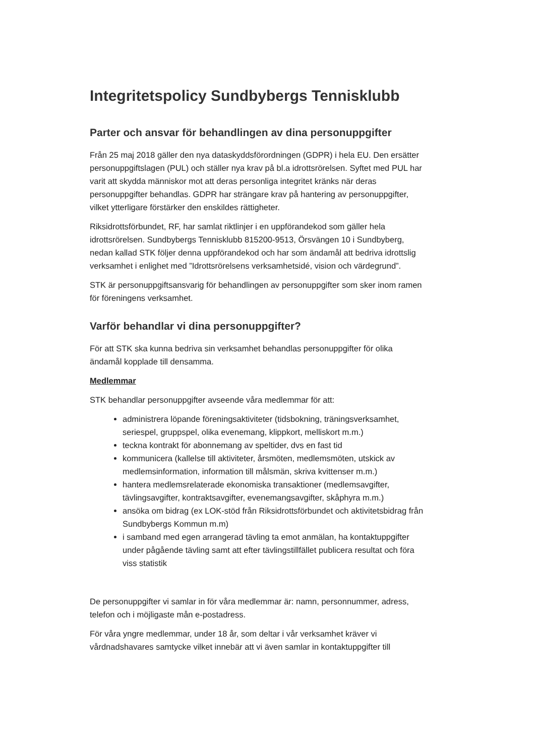Integritetspolicy Sundbybergs Tennisklubb
Parter och ansvar för behandlingen av dina personuppgifter
Från 25 maj 2018 gäller den nya dataskyddsförordningen (GDPR) i hela EU. Den ersätter personuppgiftslagen (PUL) och ställer nya krav på bl.a idrottsrörelsen. Syftet med PUL har varit att skydda människor mot att deras personliga integritet kränks när deras personuppgifter behandlas. GDPR har strängare krav på hantering av personuppgifter, vilket ytterligare förstärker den enskildes rättigheter.
Riksidrottsförbundet, RF, har samlat riktlinjer i en uppförandekod som gäller hela idrottsrörelsen. Sundbybergs Tennisklubb 815200-9513, Örsvängen 10 i Sundbyberg, nedan kallad STK följer denna uppförandekod och har som ändamål att bedriva idrottslig verksamhet i enlighet med ”Idrottsrörelsens verksamhetsidé, vision och värdegrund”.
STK är personuppgiftsansvarig för behandlingen av personuppgifter som sker inom ramen för föreningens verksamhet.
Varför behandlar vi dina personuppgifter?
För att STK ska kunna bedriva sin verksamhet behandlas personuppgifter för olika ändamål kopplade till densamma.
Medlemmar
STK behandlar personuppgifter avseende våra medlemmar för att:
administrera löpande föreningsaktiviteter (tidsbokning, träningsverksamhet, seriespel, gruppspel, olika evenemang, klippkort, melliskort m.m.)
teckna kontrakt för abonnemang av speltider, dvs en fast tid
kommunicera (kallelse till aktiviteter, årsmöten, medlemsmöten, utskick av medlemsinformation, information till målsmän, skriva kvittenser m.m.)
hantera medlemsrelaterade ekonomiska transaktioner (medlemsavgifter, tävlingsavgifter, kontraktsavgifter, evenemangsavgifter, skåphyra m.m.)
ansöka om bidrag (ex LOK-stöd från Riksidrottsförbundet och aktivitetsbidrag från Sundbybergs Kommun m.m)
i samband med egen arrangerad tävling ta emot anmälan, ha kontaktuppgifter under pågående tävling samt att efter tävlingstillfället publicera resultat och föra viss statistik
De personuppgifter vi samlar in för våra medlemmar är: namn, personnummer, adress, telefon och i möjligaste mån e-postadress.
För våra yngre medlemmar, under 18 år, som deltar i vår verksamhet kräver vi vårdnadshavares samtycke vilket innebär att vi även samlar in kontaktuppgifter till